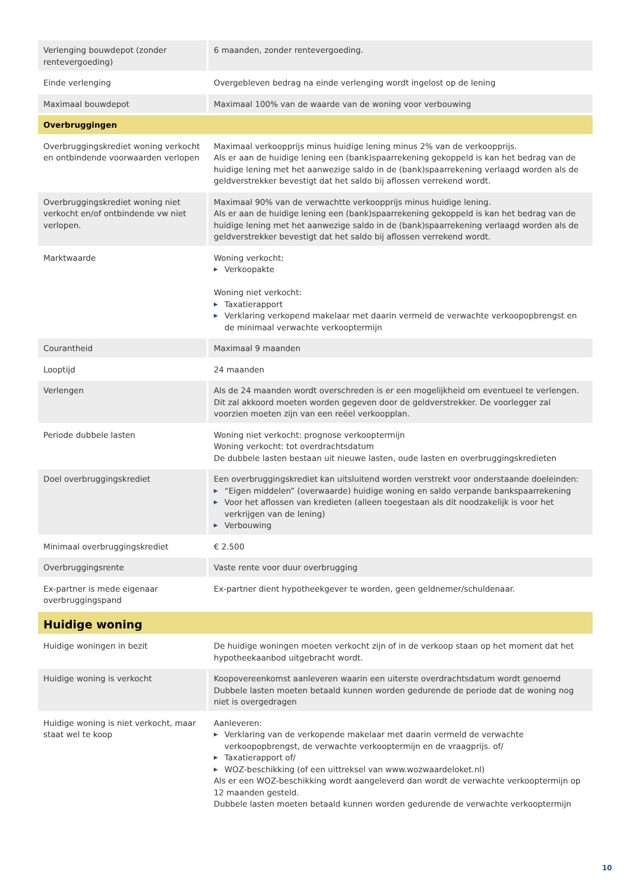| Verlenging bouwdepot (zonder rentevergoeding) | 6 maanden, zonder rentevergoeding. |
| Einde verlenging | Overgebleven bedrag na einde verlenging wordt ingelost op de lening |
| Maximaal bouwdepot | Maximaal 100% van de waarde van de woning voor verbouwing |
| Overbruggingen | |
| Overbruggingskrediet woning verkocht en ontbindende voorwaarden verlopen | Maximaal verkoopprijs minus huidige lening minus 2% van de verkoopprijs. Als er aan de huidige lening een (bank)spaarrekening gekoppeld is kan het bedrag van de huidige lening met het aanwezige saldo in de (bank)spaarrekening verlaagd worden als de geldverstrekker bevestigt dat het saldo bij aflossen verrekend wordt. |
| Overbruggingskrediet woning niet verkocht en/of ontbindende vw niet verlopen. | Maximaal 90% van de verwachtte verkoopprijs minus huidige lening. Als er aan de huidige lening een (bank)spaarrekening gekoppeld is kan het bedrag van de huidige lening met het aanwezige saldo in de (bank)spaarrekening verlaagd worden als de geldverstrekker bevestigt dat het saldo bij aflossen verrekend wordt. |
| Marktwaarde | Woning verkocht: ▶ Verkoopakte Woning niet verkocht: ▶ Taxatierapport ▶ Verklaring verkopend makelaar met daarin vermeld de verwachte verkoopopbrengst en de minimaal verwachte verkooptermijn |
| Courantheid | Maximaal 9 maanden |
| Looptijd | 24 maanden |
| Verlengen | Als de 24 maanden wordt overschreden is er een mogelijkheid om eventueel te verlengen. Dit zal akkoord moeten worden gegeven door de geldverstrekker. De voorlegger zal voorzien moeten zijn van een reëel verkoopplan. |
| Periode dubbele lasten | Woning niet verkocht: prognose verkooptermijn Woning verkocht: tot overdrachtsdatum De dubbele lasten bestaan uit nieuwe lasten, oude lasten en overbruggingskredieten |
| Doel overbruggingskrediet | Een overbruggingskrediet kan uitsluitend worden verstrekt voor onderstaande doeleinden: ▶ “Eigen middelen” (overwaarde) huidige woning en saldo verpande bankspaarrekening ▶ Voor het aflossen van kredieten (alleen toegestaan als dit noodzakelijk is voor het verkrijgen van de lening) ▶ Verbouwing |
| Minimaal overbruggingskrediet | € 2.500 |
| Overbruggingsrente | Vaste rente voor duur overbrugging |
| Ex-partner is mede eigenaar overbruggingspand | Ex-partner dient hypotheekgever te worden, geen geldnemer/schuldenaar. |
| Huidige woning | |
| Huidige woningen in bezit | De huidige woningen moeten verkocht zijn of in de verkoop staan op het moment dat het hypotheekaanbod uitgebracht wordt. |
| Huidige woning is verkocht | Koopovereenkomst aanleveren waarin een uiterste overdrachtsdatum wordt genoemd Dubbele lasten moeten betaald kunnen worden gedurende de periode dat de woning nog niet is overgedragen |
| Huidige woning is niet verkocht, maar staat wel te koop | Aanleveren: ▶ Verklaring van de verkopende makelaar met daarin vermeld de verwachte verkoopopbrengst, de verwachte verkooptermijn en de vraagprijs. of/ ▶ Taxatierapport of/ ▶ WOZ-beschikking (of een uittreksel van www.wozwaardeloket.nl) Als er een WOZ-beschikking wordt aangeleverd dan wordt de verwachte verkooptermijn op 12 maanden gesteld. Dubbele lasten moeten betaald kunnen worden gedurende de verwachte verkooptermijn |
10